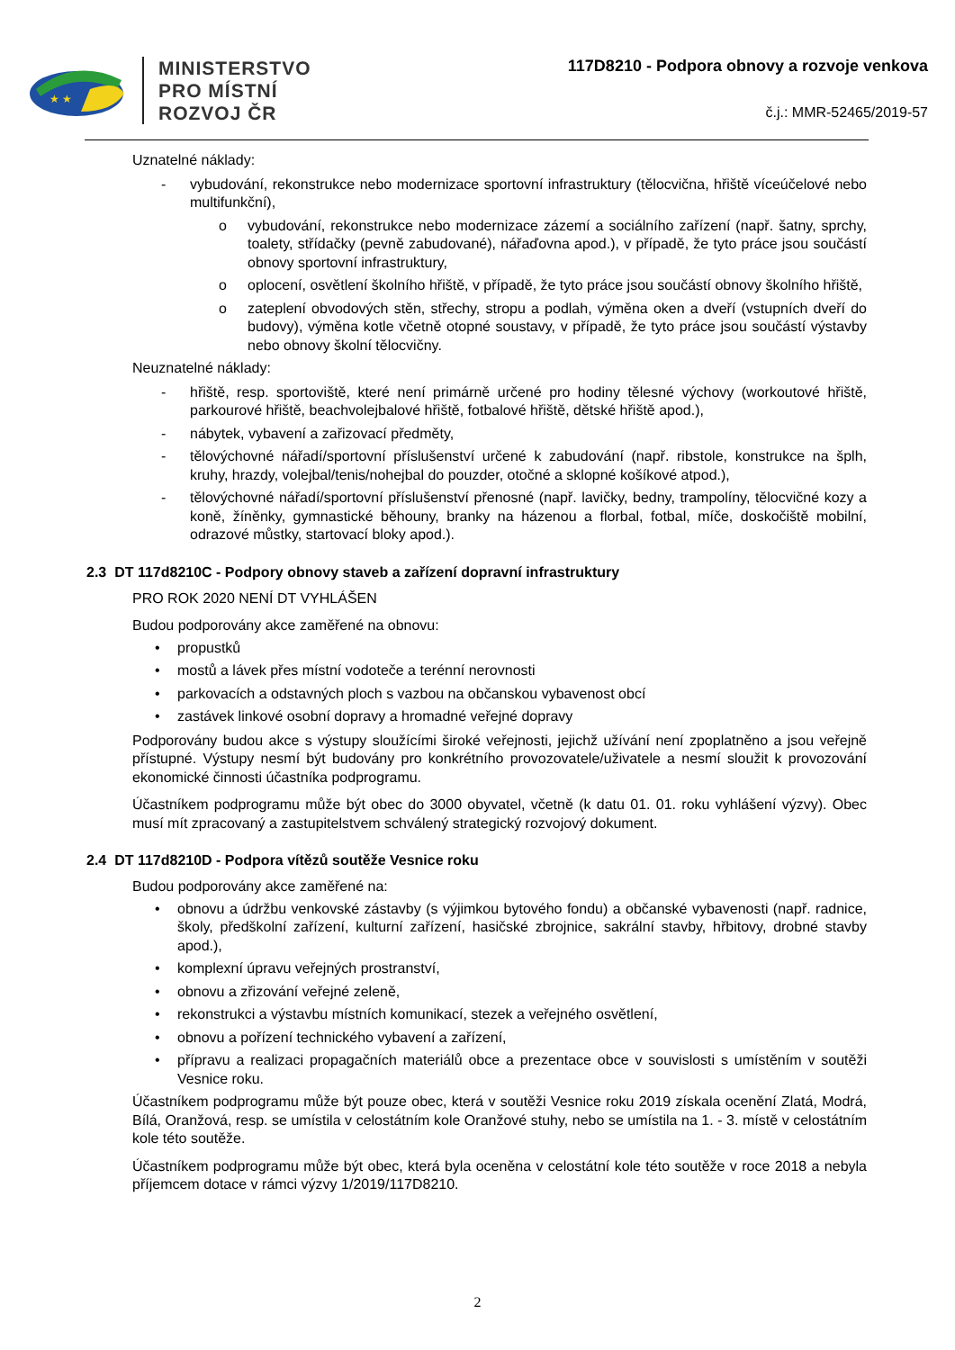★ ★
MINISTERSTVO
PRO MÍSTNÍ
ROZVOJ ČR
117D8210 - Podpora obnovy a rozvoje venkova
č.j.: MMR-52465/2019-57
Uznatelné náklady:
- vybudování, rekonstrukce nebo modernizace sportovní infrastruktury (tělocvična, hřiště víceúčelové nebo multifunkční),
o vybudování, rekonstrukce nebo modernizace zázemí a sociálního zařízení (např. šatny, sprchy, toalety, střídačky (pevně zabudované), nářaďovna apod.), v případě, že tyto práce jsou součástí obnovy sportovní infrastruktury,
o oplocení, osvětlení školního hřiště, v případě, že tyto práce jsou součástí obnovy školního hřiště,
o zateplení obvodových stěn, střechy, stropu a podlah, výměna oken a dveří (vstupních dveří do budovy), výměna kotle včetně otopné soustavy, v případě, že tyto práce jsou součástí výstavby nebo obnovy školní tělocvičny.
Neuznatelné náklady:
- hřiště, resp. sportoviště, které není primárně určené pro hodiny tělesné výchovy (workoutové hřiště, parkourové hřiště, beachvolejbalové hřiště, fotbalové hřiště, dětské hřiště apod.),
- nábytek, vybavení a zařizovací předměty,
- tělovýchovné nářadí/sportovní příslušenství určené k zabudování (např. ribstole, konstrukce na šplh, kruhy, hrazdy, volejbal/tenis/nohejbal do pouzder, otočné a sklopné košíkové atpod.),
- tělovýchovné nářadí/sportovní příslušenství přenosné (např. lavičky, bedny, trampolíny, tělocvičné kozy a koně, žíněnky, gymnastické běhouny, branky na házenou a florbal, fotbal, míče, doskočiště mobilní, odrazové můstky, startovací bloky apod.).
2.3 DT 117d8210C - Podpory obnovy staveb a zařízení dopravní infrastruktury
PRO ROK 2020 NENÍ DT VYHLÁŠEN
Budou podporovány akce zaměřené na obnovu:
• propustků
• mostů a lávek přes místní vodoteče a terénní nerovnosti
• parkovacích a odstavných ploch s vazbou na občanskou vybavenost obcí
• zastávek linkové osobní dopravy a hromadné veřejné dopravy
Podporovány budou akce s výstupy sloužícími široké veřejnosti, jejichž užívání není zpoplatněno a jsou veřejně přístupné. Výstupy nesmí být budovány pro konkrétního provozovatele/uživatele a nesmí sloužit k provozování ekonomické činnosti účastníka podprogramu.
Účastníkem podprogramu může být obec do 3000 obyvatel, včetně (k datu 01. 01. roku vyhlášení výzvy). Obec musí mít zpracovaný a zastupitelstvem schválený strategický rozvojový dokument.
2.4 DT 117d8210D - Podpora vítězů soutěže Vesnice roku
Budou podporovány akce zaměřené na:
• obnovu a údržbu venkovské zástavby (s výjimkou bytového fondu) a občanské vybavenosti (např. radnice, školy, předškolní zařízení, kulturní zařízení, hasičské zbrojnice, sakrální stavby, hřbitovy, drobné stavby apod.),
• komplexní úpravu veřejných prostranství,
• obnovu a zřizování veřejné zeleně,
• rekonstrukci a výstavbu místních komunikací, stezek a veřejného osvětlení,
• obnovu a pořízení technického vybavení a zařízení,
• přípravu a realizaci propagačních materiálů obce a prezentace obce v souvislosti s umístěním v soutěži Vesnice roku.
Účastníkem podprogramu může být pouze obec, která v soutěži Vesnice roku 2019 získala ocenění Zlatá, Modrá, Bílá, Oranžová, resp. se umístila v celostátním kole Oranžové stuhy, nebo se umístila na 1. - 3. místě v celostátním kole této soutěže.
Účastníkem podprogramu může být obec, která byla oceněna v celostátní kole této soutěže v roce 2018 a nebyla příjemcem dotace v rámci výzvy 1/2019/117D8210.
2